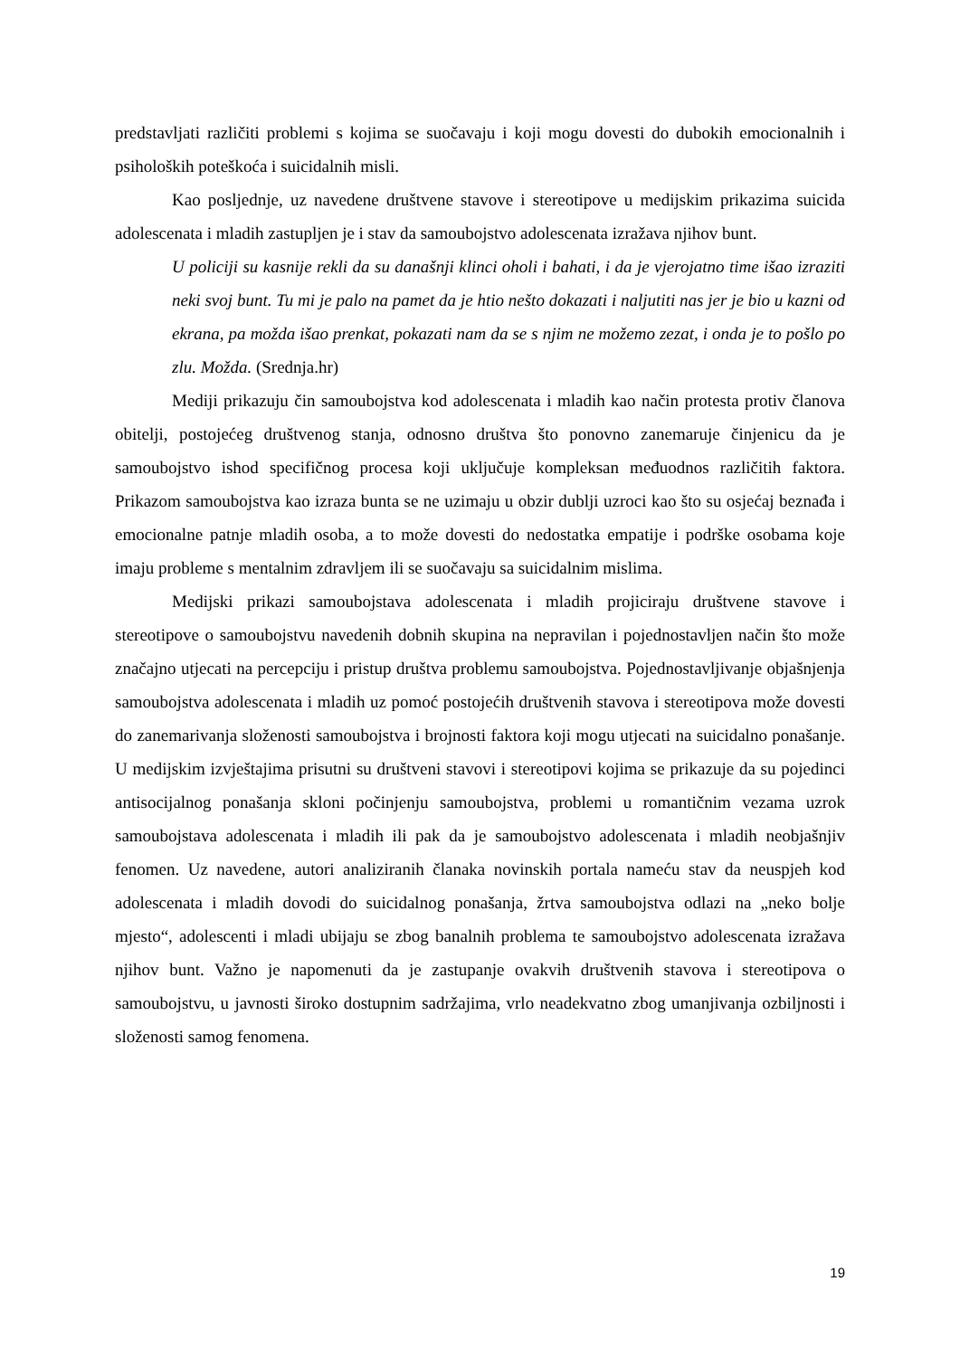predstavljati različiti problemi s kojima se suočavaju i koji mogu dovesti do dubokih emocionalnih i psiholoških poteškoća i suicidalnih misli.
Kao posljednje, uz navedene društvene stavove i stereotipove u medijskim prikazima suicida adolescenata i mladih zastupljen je i stav da samoubojstvo adolescenata izražava njihov bunt.
U policiji su kasnije rekli da su današnji klinci oholi i bahati, i da je vjerojatno time išao izraziti neki svoj bunt. Tu mi je palo na pamet da je htio nešto dokazati i naljutiti nas jer je bio u kazni od ekrana, pa možda išao prenkat, pokazati nam da se s njim ne možemo zezat, i onda je to pošlo po zlu. Možda. (Srednja.hr)
Mediji prikazuju čin samoubojstva kod adolescenata i mladih kao način protesta protiv članova obitelji, postojećeg društvenog stanja, odnosno društva što ponovno zanemaruje činjenicu da je samoubojstvo ishod specifičnog procesa koji uključuje kompleksan međuodnos različitih faktora. Prikazom samoubojstva kao izraza bunta se ne uzimaju u obzir dublji uzroci kao što su osjećaj beznađa i emocionalne patnje mladih osoba, a to može dovesti do nedostatka empatije i podrške osobama koje imaju probleme s mentalnim zdravljem ili se suočavaju sa suicidalnim mislima.
Medijski prikazi samoubojstava adolescenata i mladih projiciraju društvene stavove i stereotipove o samoubojstvu navedenih dobnih skupina na nepravilan i pojednostavljen način što može značajno utjecati na percepciju i pristup društva problemu samoubojstva. Pojednostavljivanje objašnjenja samoubojstva adolescenata i mladih uz pomoć postojećih društvenih stavova i stereotipova može dovesti do zanemarivanja složenosti samoubojstva i brojnosti faktora koji mogu utjecati na suicidalno ponašanje. U medijskim izvještajima prisutni su društveni stavovi i stereotipovi kojima se prikazuje da su pojedinci antisocijalnog ponašanja skloni počinjenju samoubojstva, problemi u romantičnim vezama uzrok samoubojstava adolescenata i mladih ili pak da je samoubojstvo adolescenata i mladih neobjašnjiv fenomen. Uz navedene, autori analiziranih članaka novinskih portala nameću stav da neuspjeh kod adolescenata i mladih dovodi do suicidalnog ponašanja, žrtva samoubojstva odlazi na „neko bolje mjesto“, adolescenti i mladi ubijaju se zbog banalnih problema te samoubojstvo adolescenata izražava njihov bunt. Važno je napomenuti da je zastupanje ovakvih društvenih stavova i stereotipova o samoubojstvu, u javnosti široko dostupnim sadržajima, vrlo neadekvatno zbog umanjivanja ozbiljnosti i složenosti samog fenomena.
19